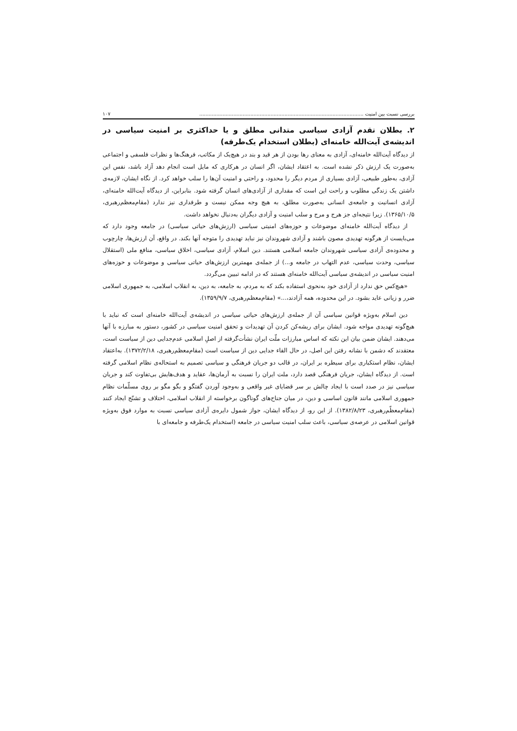بررسی نسبت بین امنیت .......................................................................................................... ۱۰۷
۲. بطلان تقدم آزادی سیاسی متدانی مطلق و یا حداکثری بر امنیت سیاسی در اندیشه‌ی آیت‌الله خامنه‌ای (بطلان استخدام یک‌طرفه)
از دیدگاه آیت‌الله خامنه‌ای، آزادی به معنای رها بودن از هر قید و بند در هیچ‌یک از مکاتب، فرهنگ‌ها و نظرات فلسفی و اجتماعی به‌صورت یک ارزش ذکر نشده است. به اعتقاد ایشان، اگر انسان در هرکاری که مایل است انجام دهد آزاد باشد، نفس این آزادی، به‌طور طبیعی، آزادی بسیاری از مردم دیگر را محدود، و راحتی و امنیت آن‌ها را سلب خواهد کرد. از نگاه ایشان، لازمه‌ی داشتن یک زندگی مطلوب و راحت این است که مقداری از آزادی‌های انسان گرفته شود. بنابراین، از دیدگاه آیت‌الله خامنه‌ای، آزادی انسانیت و جامعه‌ی انسانی به‌صورت مطلق، به هیچ وجه ممکن نیست و طرفداری نیز ندارد (مقام‌معظم‌رهبری، ۱۳۶۵/۱۰/۵). زیرا نتیجه‌ای جز هرج و مرج و سلب امنیت و آزادی دیگران به‌دنبال نخواهد داشت.
از دیدگاه آیت‌الله خامنه‌ای موضوعات و حوزه‌های امنیتی سیاسی (ارزش‌های حیاتی سیاسی) در جامعه وجود دارد که می‌بایست از هرگونه تهدیدی مصون باشند و آزادی شهروندان نیز نباید تهدیدی را متوجه آنها بکند. در واقع، آن ارزش‌ها، چارچوب و محدوده‌ی آزادی سیاسی شهروندان جامعه اسلامی هستند. دین اسلام، آزادی سیاسی، اخلاق سیاسی، منافع ملی (استقلال سیاسی، وحدت سیاسی، عدم التهاب در جامعه و...) از جمله‌ی مهمترین ارزش‌های حیاتی سیاسی و موضوعات و حوزه‌های امنیت سیاسی در اندیشه‌ی سیاسی آیت‌الله خامنه‌ای هستند که در ادامه تبیین می‌گردد.
«هیچ‌کس حق ندارد از آزادی خود به‌نحوی استفاده بکند که به مردم، به جامعه، به دین، به انقلاب اسلامی، به جمهوری اسلامی ضرر و زیانی عاید بشود. در این محدوده، همه آزادند،...» (مقام‌معظم‌رهبری، ۱۳۵۹/۹/۷).
دین اسلام به‌ویژه قوانین سیاسی آن از جمله‌ی ارزش‌های حیاتی سیاسی در اندیشه‌ی آیت‌الله خامنه‌ای است که نباید با هیچ‌گونه تهدیدی مواجه شود. ایشان برای ریشه‌کن کردن آن تهدیدات و تحقق امنیت سیاسی در کشور، دستور به مبارزه با آنها می‌دهند. ایشان ضمن بیان این نکته که اساس مبارزات ملّت ایران نشأت‌گرفته از اصلِ اسلامی عدم‌جدایی دین از سیاست است، معتقدند که دشمن با نشانه رفتن این اصل، در حال القاء جدایی دین از سیاست است (مقام‌معظم‌رهبری، ۱۳۷۲/۲/۱۸). به‌اعتقاد ایشان، نظام استکباری برای سیطره بر ایران، در قالب دو جریان فرهنگی و سیاسی تصمیم به استحاله‌ی نظام اسلامی گرفته است. از دیدگاه ایشان، جریان فرهنگی قصد دارد، ملت ایران را نسبت به آرمان‌ها، عقاید و هدف‌هایش بی‌تفاوت کند و جریان سیاسی نیز در صدد است با ایجاد چالش بر سر قضایای غیر واقعی و به‌وجود آوردن گفتگو و بگو مگو بر روی مسلّمات نظام جمهوری اسلامی مانند قانون اساسی و دین، در میان جناح‌های گوناگون برخواسته از انقلاب اسلامی، اختلاف و تشنّج ایجاد کنند (مقام‌معظّم‌رهبری، ۱۳۸۲/۸/۲۳). از این رو، از دیدگاه ایشان، جواز شمول دایره‌ی آزادی سیاسی نسبت به موارد فوق به‌ویژه قوانین اسلامی در عرصه‌ی سیاسی، باعث سلب امنیت سیاسی در جامعه (استخدام یک‌طرفه و جامعه‌ای با